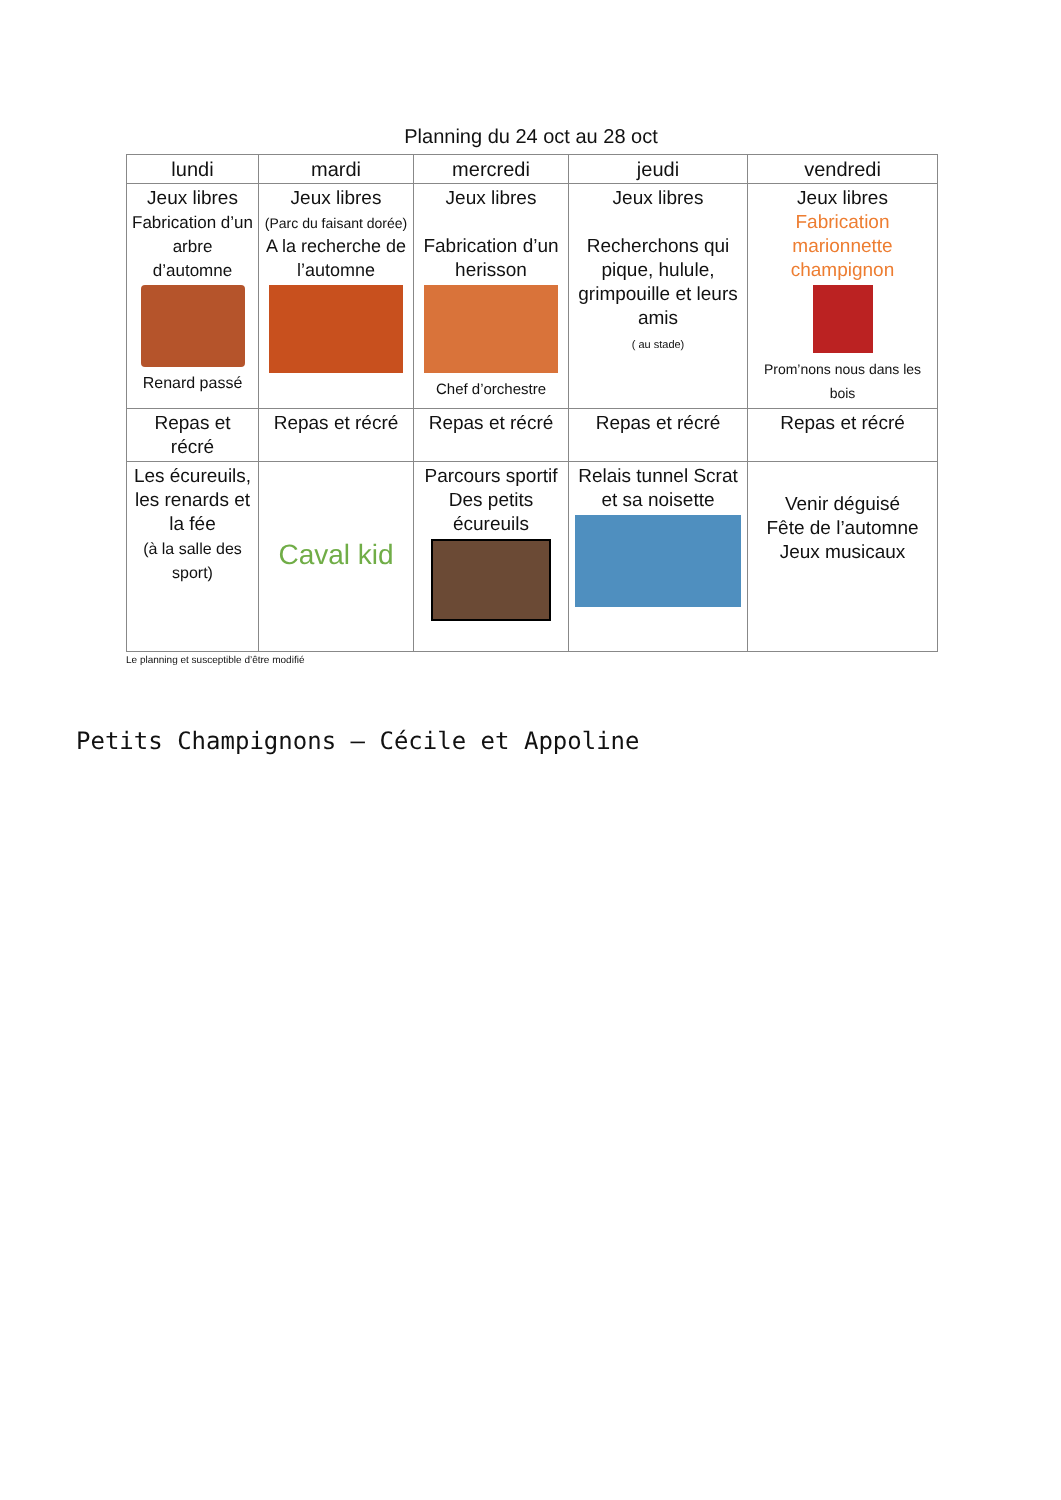Planning du 24 oct au 28 oct
| lundi | mardi | mercredi | jeudi | vendredi |
| --- | --- | --- | --- | --- |
| Jeux libres Fabrication d’un arbre d’automne Renard passé | Jeux libres (Parc du faisant dorée) A la recherche de l’automne | Jeux libres Fabrication d’un herisson Chef d’orchestre | Jeux libres Recherchons qui pique, hulule, grimpouille et leurs amis ( au stade) | Jeux libres Fabrication marionnette champignon Prom’nons nous dans les bois |
| Repas et récré | Repas et récré | Repas et récré | Repas et récré | Repas et récré |
| Les écureuils, les renards et la fée (à la salle des sport) | Caval kid | Parcours sportif Des petits écureuils | Relais tunnel Scrat et sa noisette | Venir déguisé Fête de l’automne Jeux musicaux |
Le planning et susceptible d’être modifié
Petits Champignons – Cécile et Appoline